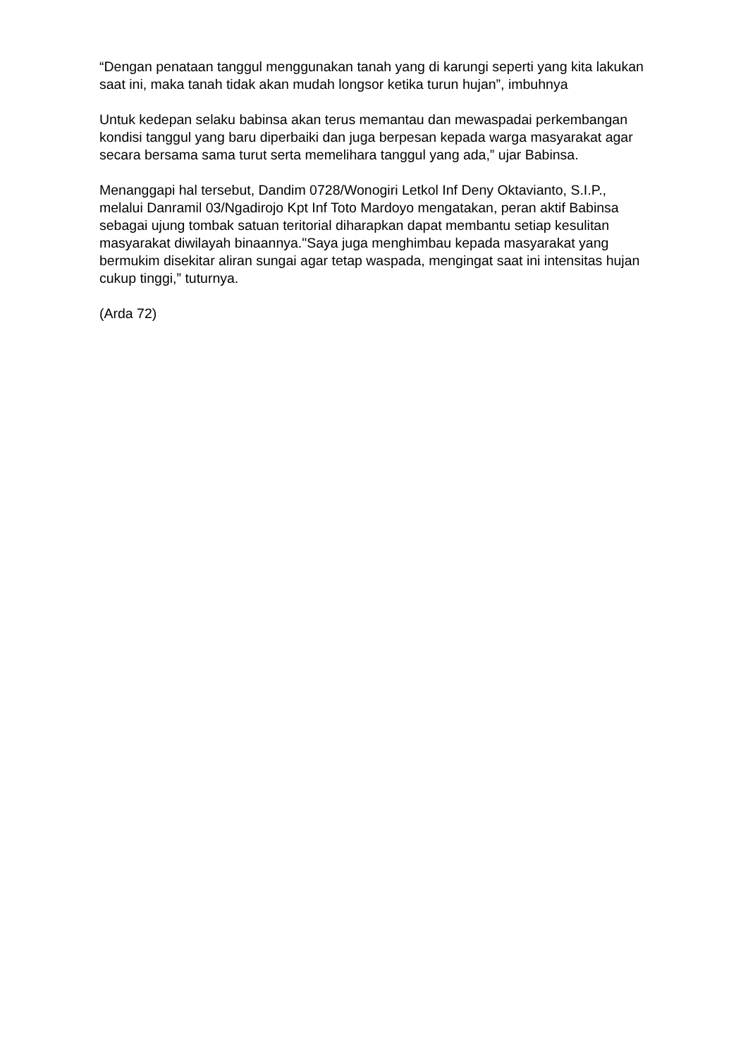“Dengan penataan tanggul menggunakan tanah yang di karungi seperti yang kita lakukan saat ini, maka tanah tidak akan mudah longsor ketika turun hujan”, imbuhnya
Untuk kedepan selaku babinsa akan terus memantau dan mewaspadai perkembangan kondisi tanggul yang baru diperbaiki dan juga berpesan kepada warga masyarakat agar secara bersama sama turut serta memelihara tanggul yang ada,” ujar Babinsa.
Menanggapi hal tersebut, Dandim 0728/Wonogiri Letkol Inf Deny Oktavianto, S.I.P., melalui Danramil 03/Ngadirojo Kpt Inf Toto Mardoyo mengatakan, peran aktif Babinsa sebagai ujung tombak satuan teritorial diharapkan dapat membantu setiap kesulitan masyarakat diwilayah binaannya."Saya juga menghimbau kepada masyarakat yang bermukim disekitar aliran sungai agar tetap waspada, mengingat saat ini intensitas hujan cukup tinggi,” tuturnya.
(Arda 72)